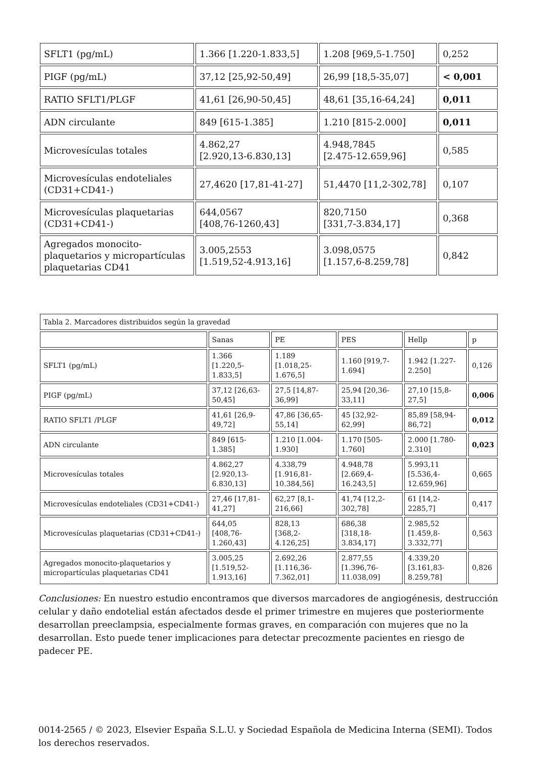| SFLT1 (pg/mL) | 1.366 [1.220-1.833,5] | 1.208 [969,5-1.750] | 0,252 |
| PIGF (pg/mL) | 37,12 [25,92-50,49] | 26,99 [18,5-35,07] | < 0,001 |
| RATIO SFLT1/PLGF | 41,61 [26,90-50,45] | 48,61 [35,16-64,24] | 0,011 |
| ADN circulante | 849 [615-1.385] | 1.210 [815-2.000] | 0,011 |
| Microvesículas totales | 4.862,27 [2.920,13-6.830,13] | 4.948,7845 [2.475-12.659,96] | 0,585 |
| Microvesículas endoteliales (CD31+CD41-) | 27,4620 [17,81-41-27] | 51,4470 [11,2-302,78] | 0,107 |
| Microvesículas plaquetarias (CD31+CD41-) | 644,0567 [408,76-1260,43] | 820,7150 [331,7-3.834,17] | 0,368 |
| Agregados monocito-plaquetarios y micropartículas plaquetarias CD41 | 3.005,2553 [1.519,52-4.913,16] | 3.098,0575 [1.157,6-8.259,78] | 0,842 |
| Tabla 2. Marcadores distribuidos según la gravedad | | | | | |
| | Sanas | PE | PES | Hellp | p |
| SFLT1 (pg/mL) | 1.366 [1.220,5-1.833,5] | 1.189 [1.018,25-1.676,5] | 1.160 [919,7-1.694] | 1.942 [1.227-2.250] | 0,126 |
| PIGF (pg/mL) | 37,12 [26,63-50,45] | 27,5 [14,87-36,99] | 25,94 [20,36-33,11] | 27,10 [15,8-27,5] | 0,006 |
| RATIO SFLT1 /PLGF | 41,61 [26,9-49,72] | 47,86 [36,65-55,14] | 45 [32,92-62,99] | 85,89 [58,94-86,72] | 0,012 |
| ADN circulante | 849 [615-1.385] | 1.210 [1.004-1.930] | 1.170 [505-1.760] | 2.000 [1.780-2.310] | 0,023 |
| Microvesículas totales | 4.862,27 [2.920,13-6.830,13] | 4.338,79 [1.916,81-10.384,56] | 4.948,78 [2.669,4-16.243,5] | 5.993,11 [5.536,4-12.659,96] | 0,665 |
| Microvesículas endoteliales (CD31+CD41-) | 27,46 [17,81-41,27] | 62,27 [8,1-216,66] | 41,74 [12,2-302,78] | 61 [14,2-2285,7] | 0,417 |
| Microvesículas plaquetarias (CD31+CD41-) | 644,05 [408,76-1.260,43] | 828,13 [368,2-4.126,25] | 686,38 [318,18-3.834,17] | 2.985,52 [1.459,8-3.332,77] | 0,563 |
| Agregados monocito-plaquetarios y micropartículas plaquetarias CD41 | 3.005,25 [1.519,52-1.913,16] | 2.692,26 [1.116,36-7.362,01] | 2.877,55 [1.396,76-11.038,09] | 4.339,20 [3.161,83-8.259,78] | 0,826 |
Conclusiones: En nuestro estudio encontramos que diversos marcadores de angiogénesis, destrucción celular y daño endotelial están afectados desde el primer trimestre en mujeres que posteriormente desarrollan preeclampsia, especialmente formas graves, en comparación con mujeres que no la desarrollan. Esto puede tener implicaciones para detectar precozmente pacientes en riesgo de padecer PE.
0014-2565 / © 2023, Elsevier España S.L.U. y Sociedad Española de Medicina Interna (SEMI). Todos los derechos reservados.